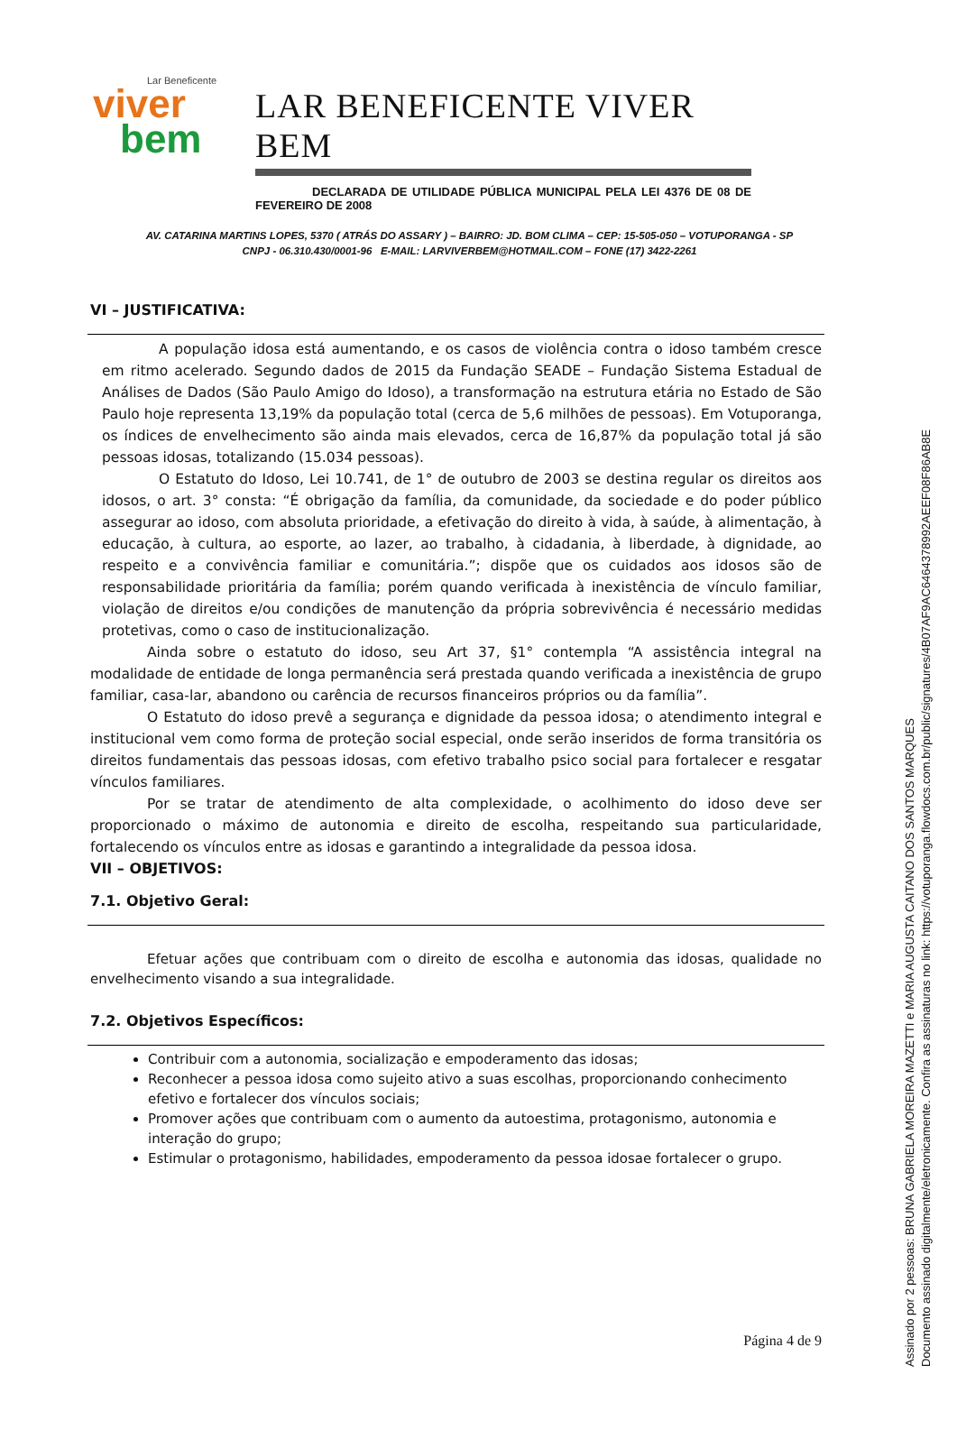Lar Beneficente
viver
bem
LAR BENEFICENTE VIVER BEM
DECLARADA DE UTILIDADE PÚBLICA MUNICIPAL PELA LEI 4376 DE 08 DE FEVEREIRO DE 2008
AV. CATARINA MARTINS LOPES, 5370 ( ATRÁS DO ASSARY ) – BAIRRO: JD. BOM CLIMA – CEP: 15-505-050 – VOTUPORANGA - SP
CNPJ - 06.310.430/0001-96 E-MAIL: LARVIVERBEM@HOTMAIL.COM – FONE (17) 3422-2261
VI – JUSTIFICATIVA:
A população idosa está aumentando, e os casos de violência contra o idoso também cresce em ritmo acelerado. Segundo dados de 2015 da Fundação SEADE – Fundação Sistema Estadual de Análises de Dados (São Paulo Amigo do Idoso), a transformação na estrutura etária no Estado de São Paulo hoje representa 13,19% da população total (cerca de 5,6 milhões de pessoas). Em Votuporanga, os índices de envelhecimento são ainda mais elevados, cerca de 16,87% da população total já são pessoas idosas, totalizando (15.034 pessoas).
O Estatuto do Idoso, Lei 10.741, de 1° de outubro de 2003 se destina regular os direitos aos idosos, o art. 3° consta: “É obrigação da família, da comunidade, da sociedade e do poder público assegurar ao idoso, com absoluta prioridade, a efetivação do direito à vida, à saúde, à alimentação, à educação, à cultura, ao esporte, ao lazer, ao trabalho, à cidadania, à liberdade, à dignidade, ao respeito e a convivência familiar e comunitária.”; dispõe que os cuidados aos idosos são de responsabilidade prioritária da família; porém quando verificada à inexistência de vínculo familiar, violação de direitos e/ou condições de manutenção da própria sobrevivência é necessário medidas protetivas, como o caso de institucionalização.
Ainda sobre o estatuto do idoso, seu Art 37, §1° contempla “A assistência integral na modalidade de entidade de longa permanência será prestada quando verificada a inexistência de grupo familiar, casa-lar, abandono ou carência de recursos financeiros próprios ou da família”.
O Estatuto do idoso prevê a segurança e dignidade da pessoa idosa; o atendimento integral e institucional vem como forma de proteção social especial, onde serão inseridos de forma transitória os direitos fundamentais das pessoas idosas, com efetivo trabalho psico social para fortalecer e resgatar vínculos familiares.
Por se tratar de atendimento de alta complexidade, o acolhimento do idoso deve ser proporcionado o máximo de autonomia e direito de escolha, respeitando sua particularidade, fortalecendo os vínculos entre as idosas e garantindo a integralidade da pessoa idosa.
VII – OBJETIVOS:
7.1. Objetivo Geral:
Efetuar ações que contribuam com o direito de escolha e autonomia das idosas, qualidade no envelhecimento visando a sua integralidade.
7.2. Objetivos Específicos:
Contribuir com a autonomia, socialização e empoderamento das idosas;
Reconhecer a pessoa idosa como sujeito ativo a suas escolhas, proporcionando conhecimento efetivo e fortalecer dos vínculos sociais;
Promover ações que contribuam com o aumento da autoestima, protagonismo, autonomia e interação do grupo;
Estimular o protagonismo, habilidades, empoderamento da pessoa idosae fortalecer o grupo.
Página 4 de 9
Assinado por 2 pessoas: BRUNA GABRIELA MOREIRA MAZETTI e MARIA AUGUSTA CAITANO DOS SANTOS MARQUES
Documento assinado digitalmente/eletronicamente. Confira as assinaturas no link: https://votuporanga.flowdocs.com.br/public/signatures/4B07AF9AC6464378992AEEF08F86AB8E